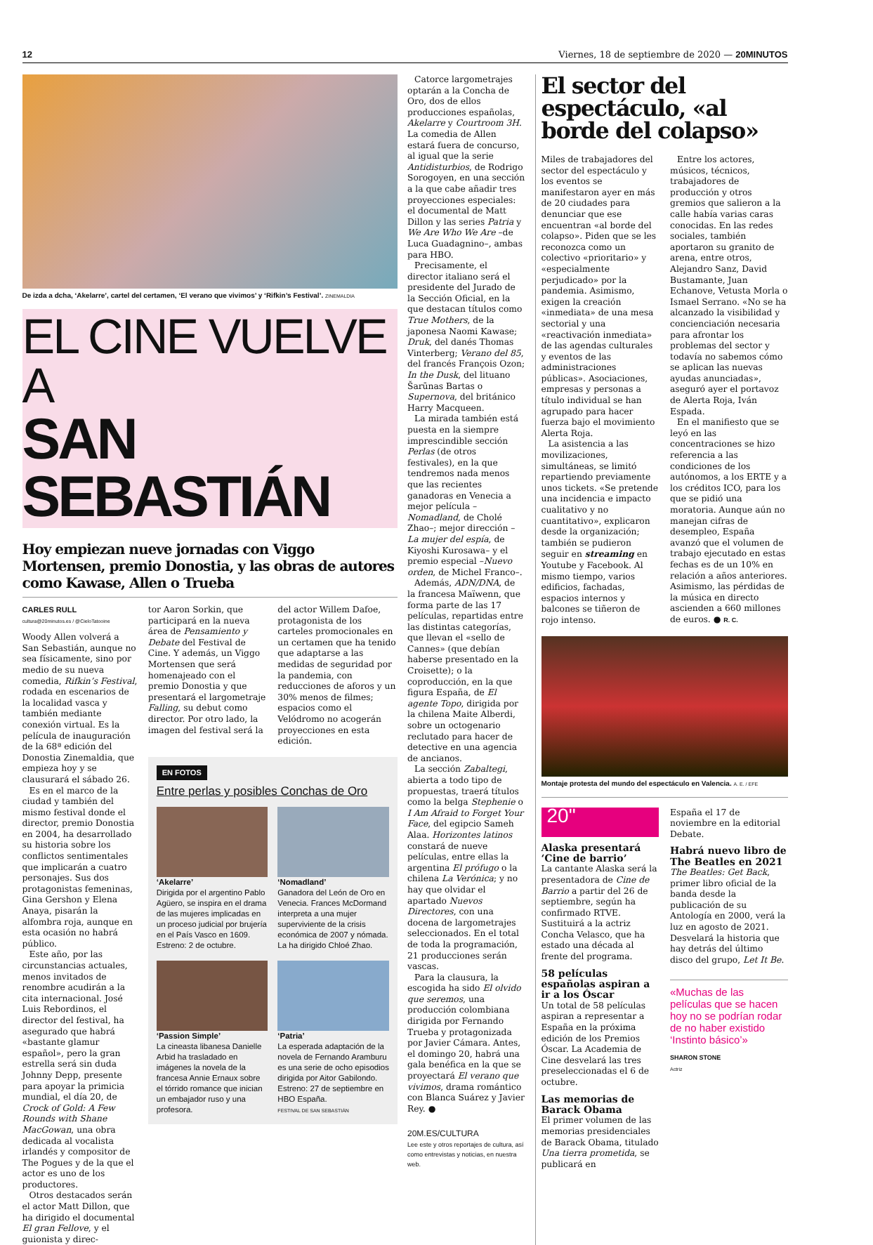12 Viernes, 18 de septiembre de 2020 — 20MINUTOS
De izda a dcha, ‘Akelarre’, cartel del certamen, ‘El verano que vivimos’ y ‘Rifkin’s Festival’. ZINEMALDIA
EL CINE VUELVE A
SAN SEBASTIÁN
Hoy empiezan nueve jornadas con Viggo Mortensen, premio Donostia, y las obras de autores como Kawase, Allen o Trueba
CARLES RULL
cultura@20minutos.es / @CieloTatooine
Woody Allen volverá a San Sebastián, aunque no sea físicamente, sino por medio de su nueva comedia, Rifkin’s Festival, rodada en escenarios de la localidad vasca y también mediante conexión virtual. Es la película de inauguración de la 68ª edición del Donostia Zinemaldia, que empieza hoy y se clausurará el sábado 26.
Es en el marco de la ciudad y también del mismo festival donde el director, premio Donostia en 2004, ha desarrollado su historia sobre los conflictos sentimentales que implicarán a cuatro personajes. Sus dos protagonistas femeninas, Gina Gershon y Elena Anaya, pisarán la alfombra roja, aunque en esta ocasión no habrá público.
Este año, por las circunstancias actuales, menos invitados de renombre acudirán a la cita internacional. José Luis Rebordinos, el director del festival, ha asegurado que habrá «bastante glamur español», pero la gran estrella será sin duda Johnny Depp, presente para apoyar la primicia mundial, el día 20, de Crock of Gold: A Few Rounds with Shane MacGowan, una obra dedicada al vocalista irlandés y compositor de The Pogues y de la que el actor es uno de los productores.
Otros destacados serán el actor Matt Dillon, que ha dirigido el documental El gran Fellove, y el guionista y direc-
tor Aaron Sorkin, que participará en la nueva área de Pensamiento y Debate del Festival de Cine. Y además, un Viggo Mortensen que será homenajeado con el premio Donostia y que presentará el largometraje Falling, su debut como director. Por otro lado, la imagen del festival será la
del actor Willem Dafoe, protagonista de los carteles promocionales en un certamen que ha tenido que adaptarse a las medidas de seguridad por la pandemia, con reducciones de aforos y un 30% menos de filmes; espacios como el Velódromo no acogerán proyecciones en esta edición.
EN FOTOS
Entre perlas y posibles Conchas de Oro
‘Akelarre’
Dirigida por el argentino Pablo Agüero, se inspira en el drama de las mujeres implicadas en un proceso judicial por brujería en el País Vasco en 1609. Estreno: 2 de octubre.
‘Nomadland’
Ganadora del León de Oro en Venecia. Frances McDormand interpreta a una mujer superviviente de la crisis económica de 2007 y nómada. La ha dirigido Chloé Zhao.
‘Passion Simple’
La cineasta libanesa Danielle Arbid ha trasladado en imágenes la novela de la francesa Annie Ernaux sobre el tórrido romance que inician un embajador ruso y una profesora.
‘Patria’
La esperada adaptación de la novela de Fernando Aramburu es una serie de ocho episodios dirigida por Aitor Gabilondo. Estreno: 27 de septiembre en HBO España.
FESTIVAL DE SAN SEBASTIÁN
Catorce largometrajes optarán a la Concha de Oro, dos de ellos producciones españolas, Akelarre y Courtroom 3H. La comedia de Allen estará fuera de concurso, al igual que la serie Antidisturbios, de Rodrigo Sorogoyen, en una sección a la que cabe añadir tres proyecciones especiales: el documental de Matt Dillon y las series Patria y We Are Who We Are –de Luca Guadagnino–, ambas para HBO.
Precisamente, el director italiano será el presidente del Jurado de la Sección Oficial, en la que destacan títulos como True Mothers, de la japonesa Naomi Kawase; Druk, del danés Thomas Vinterberg; Verano del 85, del francés François Ozon; In the Dusk, del lituano Šarūnas Bartas o Supernova, del británico Harry Macqueen.
La mirada también está puesta en la siempre imprescindible sección Perlas (de otros festivales), en la que tendremos nada menos que las recientes ganadoras en Venecia a mejor película –Nomadland, de Cholé Zhao–; mejor dirección –La mujer del espía, de Kiyoshi Kurosawa– y el premio especial –Nuevo orden, de Michel Franco–.
Además, ADN/DNA, de la francesa Maïwenn, que forma parte de las 17 películas, repartidas entre las distintas categorías, que llevan el «sello de Cannes» (que debían haberse presentado en la Croisette); o la coproducción, en la que figura España, de El agente Topo, dirigida por la chilena Maite Alberdi, sobre un octogenario reclutado para hacer de detective en una agencia de ancianos.
La sección Zabaltegi, abierta a todo tipo de propuestas, traerá títulos como la belga Stephenie o I Am Afraid to Forget Your Face, del egipcio Sameh Alaa. Horizontes latinos constará de nueve películas, entre ellas la argentina El prófugo o la chilena La Verónica; y no hay que olvidar el apartado Nuevos Directores, con una docena de largometrajes seleccionados. En el total de toda la programación, 21 producciones serán vascas.
Para la clausura, la escogida ha sido El olvido que seremos, una producción colombiana dirigida por Fernando Trueba y protagonizada por Javier Cámara. Antes, el domingo 20, habrá una gala benéfica en la que se proyectará El verano que vivimos, drama romántico con Blanca Suárez y Javier Rey. ●
20M.ES/CULTURA
Lee este y otros reportajes de cultura, así como entrevistas y noticias, en nuestra web.
El sector del espectáculo, «al borde del colapso»
Miles de trabajadores del sector del espectáculo y los eventos se manifestaron ayer en más de 20 ciudades para denunciar que ese encuentran «al borde del colapso». Piden que se les reconozca como un colectivo «prioritario» y «especialmente perjudicado» por la pandemia. Asimismo, exigen la creación «inmediata» de una mesa sectorial y una «reactivación inmediata» de las agendas culturales y eventos de las administraciones públicas». Asociaciones, empresas y personas a título individual se han agrupado para hacer fuerza bajo el movimiento Alerta Roja.
La asistencia a las movilizaciones, simultáneas, se limitó repartiendo previamente unos tickets. «Se pretende una incidencia e impacto cualitativo y no cuantitativo», explicaron desde la organización; también se pudieron seguir en streaming en Youtube y Facebook. Al mismo tiempo, varios edificios, fachadas, espacios internos y balcones se tiñeron de rojo intenso.
Entre los actores, músicos, técnicos, trabajadores de producción y otros gremios que salieron a la calle había varias caras conocidas. En las redes sociales, también aportaron su granito de arena, entre otros, Alejandro Sanz, David Bustamante, Juan Echanove, Vetusta Morla o Ismael Serrano. «No se ha alcanzado la visibilidad y concienciación necesaria para afrontar los problemas del sector y todavía no sabemos cómo se aplican las nuevas ayudas anunciadas», aseguró ayer el portavoz de Alerta Roja, Iván Espada.
En el manifiesto que se leyó en las concentraciones se hizo referencia a las condiciones de los autónomos, a los ERTE y a los créditos ICO, para los que se pidió una moratoria. Aunque aún no manejan cifras de desempleo, España avanzó que el volumen de trabajo ejecutado en estas fechas es de un 10% en relación a años anteriores. Asimismo, las pérdidas de la música en directo ascienden a 660 millones de euros. ● R. C.
Montaje protesta del mundo del espectáculo en Valencia. A. E. / EFE
20"
Alaska presentará ‘Cine de barrio’
La cantante Alaska será la presentadora de Cine de Barrio a partir del 26 de septiembre, según ha confirmado RTVE. Sustituirá a la actriz Concha Velasco, que ha estado una década al frente del programa.
58 películas españolas aspiran a ir a los Óscar
Un total de 58 películas aspiran a representar a España en la próxima edición de los Premios Óscar. La Academia de Cine desvelará las tres preseleccionadas el 6 de octubre.
Las memorias de Barack Obama
El primer volumen de las memorias presidenciales de Barack Obama, titulado Una tierra prometida, se publicará en
España el 17 de noviembre en la editorial Debate.
Habrá nuevo libro de The Beatles en 2021
The Beatles: Get Back, primer libro oficial de la banda desde la publicación de su Antología en 2000, verá la luz en agosto de 2021. Desvelará la historia que hay detrás del último disco del grupo, Let It Be.
«Muchas de las películas que se hacen hoy no se podrían rodar de no haber existido ‘Instinto básico’»
SHARON STONE
Actriz